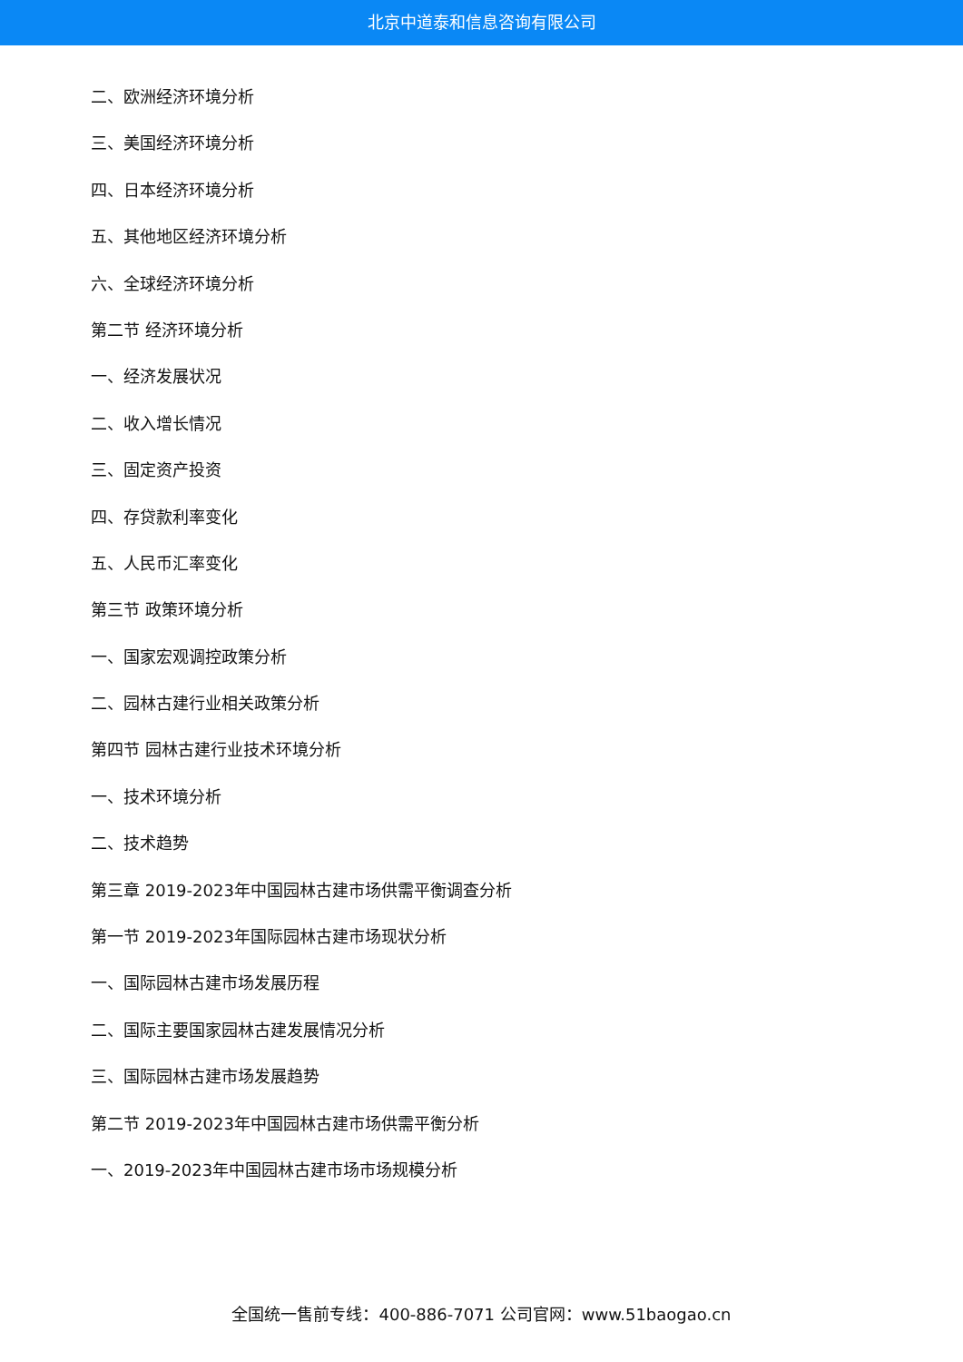北京中道泰和信息咨询有限公司
二、欧洲经济环境分析
三、美国经济环境分析
四、日本经济环境分析
五、其他地区经济环境分析
六、全球经济环境分析
第二节 经济环境分析
一、经济发展状况
二、收入增长情况
三、固定资产投资
四、存贷款利率变化
五、人民币汇率变化
第三节 政策环境分析
一、国家宏观调控政策分析
二、园林古建行业相关政策分析
第四节 园林古建行业技术环境分析
一、技术环境分析
二、技术趋势
第三章 2019-2023年中国园林古建市场供需平衡调查分析
第一节 2019-2023年国际园林古建市场现状分析
一、国际园林古建市场发展历程
二、国际主要国家园林古建发展情况分析
三、国际园林古建市场发展趋势
第二节 2019-2023年中国园林古建市场供需平衡分析
一、2019-2023年中国园林古建市场市场规模分析
全国统一售前专线：400-886-7071 公司官网：www.51baogao.cn